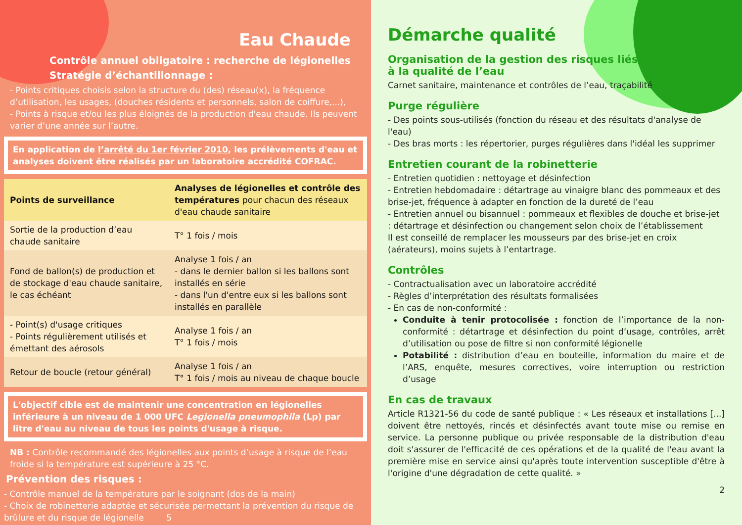Eau Chaude
Contrôle annuel obligatoire : recherche de légionelles
Stratégie d’échantillonnage :
- Points critiques choisis selon la structure du (des) réseau(x), la fréquence d’utilisation, les usages, (douches résidents et personnels, salon de coiffure,...),
- Points à risque et/ou les plus éloignés de la production d'eau chaude. Ils peuvent varier d’une année sur l’autre.
En application de l’arrêté du 1er février 2010, les prélèvements d'eau et analyses doivent être réalisés par un laboratoire accrédité COFRAC.
| Points de surveillance | Analyses de légionelles et contrôle des températures pour chacun des réseaux d'eau chaude sanitaire |
| --- | --- |
| Sortie de la production d’eau chaude sanitaire | T° 1 fois / mois |
| Fond de ballon(s) de production et de stockage d'eau chaude sanitaire, le cas échéant | Analyse 1 fois / an - dans le dernier ballon si les ballons sont installés en série - dans l'un d'entre eux si les ballons sont installés en parallèle |
| - Point(s) d'usage critiques - Points régulièrement utilisés et émettant des aérosols | Analyse 1 fois / an T° 1 fois / mois |
| Retour de boucle (retour général) | Analyse 1 fois / an T° 1 fois / mois au niveau de chaque boucle |
L'objectif cible est de maintenir une concentration en légionelles inférieure à un niveau de 1 000 UFC Legionella pneumophila (Lp) par litre d'eau au niveau de tous les points d'usage à risque.
NB : Contrôle recommandé des légionelles aux points d’usage à risque de l’eau froide si la température est supérieure à 25 °C.
Prévention des risques :
- Contrôle manuel de la température par le soignant (dos de la main)
- Choix de robinetterie adaptée et sécurisée permettant la prévention du risque de brûlure et du risque de légionelle 5
Démarche qualité
Organisation de la gestion des risques liés
à la qualité de l’eau
Carnet sanitaire, maintenance et contrôles de l’eau, traçabilité
Purge régulière
- Des points sous-utilisés (fonction du réseau et des résultats d'analyse de l'eau)
- Des bras morts : les répertorier, purges régulières dans l'idéal les supprimer
Entretien courant de la robinetterie
- Entretien quotidien : nettoyage et désinfection
- Entretien hebdomadaire : détartrage au vinaigre blanc des pommeaux et des brise-jet, fréquence à adapter en fonction de la dureté de l’eau
- Entretien annuel ou bisannuel : pommeaux et flexibles de douche et brise-jet : détartrage et désinfection ou changement selon choix de l’établissement
Il est conseillé de remplacer les mousseurs par des brise-jet en croix (aérateurs), moins sujets à l’entartrage.
Contrôles
- Contractualisation avec un laboratoire accrédité
- Règles d’interprétation des résultats formalisées
- En cas de non-conformité :
Conduite à tenir protocolisée : fonction de l’importance de la non-conformité : détartrage et désinfection du point d’usage, contrôles, arrêt d’utilisation ou pose de filtre si non conformité légionelle
Potabilité : distribution d’eau en bouteille, information du maire et de l’ARS, enquête, mesures correctives, voire interruption ou restriction d’usage
En cas de travaux
Article R1321-56 du code de santé publique : « Les réseaux et installations [...] doivent être nettoyés, rincés et désinfectés avant toute mise ou remise en service. La personne publique ou privée responsable de la distribution d'eau doit s'assurer de l'efficacité de ces opérations et de la qualité de l'eau avant la première mise en service ainsi qu'après toute intervention susceptible d'être à l'origine d'une dégradation de cette qualité. »
2